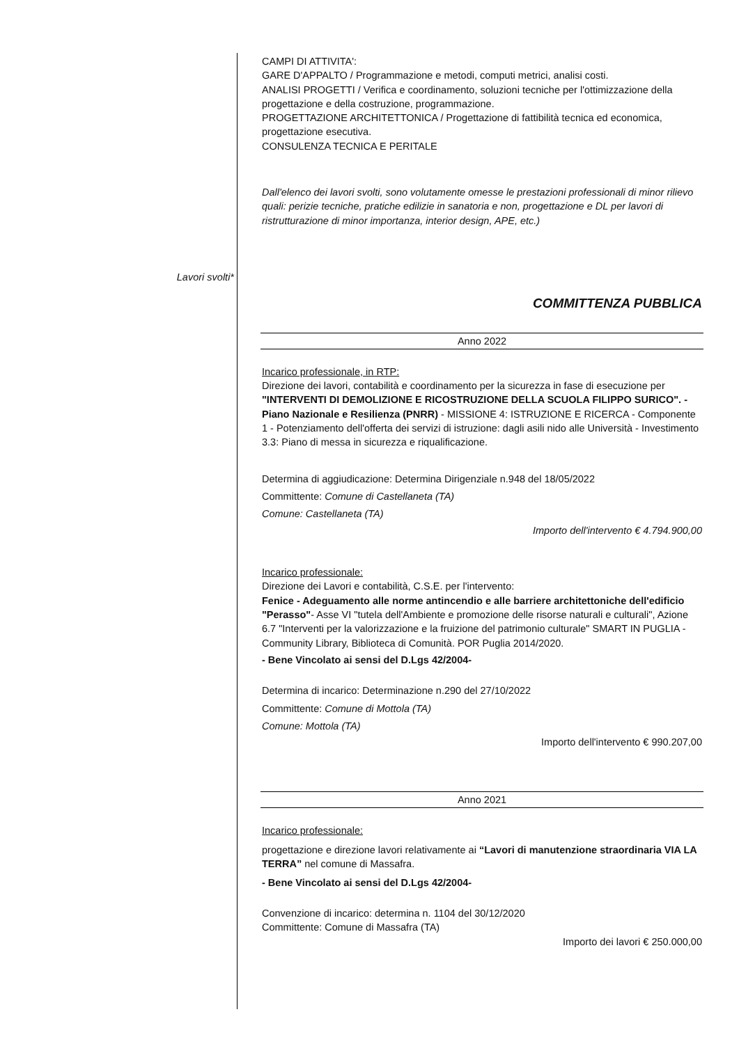Lavori svolti*
CAMPI DI ATTIVITA':
GARE D'APPALTO / Programmazione e metodi, computi metrici, analisi costi.
ANALISI PROGETTI / Verifica e coordinamento, soluzioni tecniche per l'ottimizzazione della progettazione e della costruzione, programmazione.
PROGETTAZIONE ARCHITETTONICA / Progettazione di fattibilità tecnica ed economica, progettazione esecutiva.
CONSULENZA TECNICA E PERITALE
Dall'elenco dei lavori svolti, sono volutamente omesse le prestazioni professionali di minor rilievo quali: perizie tecniche, pratiche edilizie in sanatoria e non, progettazione e DL per lavori di ristrutturazione di minor importanza, interior design, APE, etc.)
COMMITTENZA PUBBLICA
Anno 2022
Incarico professionale, in RTP:
Direzione dei lavori, contabilità e coordinamento per la sicurezza in fase di esecuzione per "INTERVENTI DI DEMOLIZIONE E RICOSTRUZIONE DELLA SCUOLA FILIPPO SURICO". - Piano Nazionale e Resilienza (PNRR) - MISSIONE 4: ISTRUZIONE E RICERCA - Componente 1 - Potenziamento dell'offerta dei servizi di istruzione: dagli asili nido alle Università - Investimento 3.3: Piano di messa in sicurezza e riqualificazione.
Determina di aggiudicazione: Determina Dirigenziale n.948 del 18/05/2022
Committente: Comune di Castellaneta (TA)
Comune: Castellaneta (TA)
Importo dell'intervento € 4.794.900,00
Incarico professionale:
Direzione dei Lavori e contabilità, C.S.E. per l'intervento:
Fenice - Adeguamento alle norme antincendio e alle barriere architettoniche dell'edificio "Perasso"- Asse VI "tutela dell'Ambiente e promozione delle risorse naturali e culturali", Azione 6.7 "Interventi per la valorizzazione e la fruizione del patrimonio culturale" SMART IN PUGLIA - Community Library, Biblioteca di Comunità. POR Puglia 2014/2020.
- Bene Vincolato ai sensi del D.Lgs 42/2004-
Determina di incarico: Determinazione n.290 del 27/10/2022
Committente: Comune di Mottola (TA)
Comune: Mottola (TA)
Importo dell'intervento € 990.207,00
Anno 2021
Incarico professionale:
progettazione e direzione lavori relativamente ai “Lavori di manutenzione straordinaria VIA LA TERRA” nel comune di Massafra.
- Bene Vincolato ai sensi del D.Lgs 42/2004-
Convenzione di incarico: determina n. 1104 del 30/12/2020
Committente: Comune di Massafra (TA)
Importo dei lavori € 250.000,00